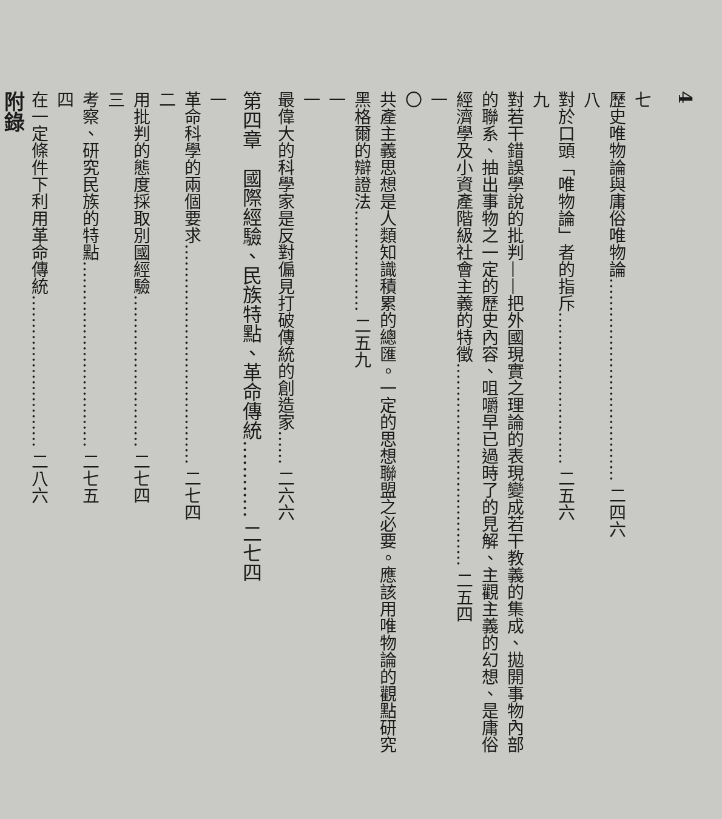4
七
歷史唯物論與庸俗唯物論……………………………… 二四六
八
對於口頭「唯物論」者的指斥……………………… 二五六
九
對若干錯誤學說的批判——把外國現實之理論的表現變成若干教義的集成、拋開事物內部的聯系、抽出事物之一定的歷史內容、咀嚼早已過時了的見解、主觀主義的幻想、是庸俗經濟學及小資產階級社會主義的特徵……………………………… 二五四
一〇
共產主義思想是人類知識積累的總匯。一定的思想聯盟之必要。應該用唯物論的觀點研究黑格爾的辯證法……………… 二五九
一一
最偉大的科學家是反對偏見打破傳統的創造家…… 二六六
第四章　國際經驗、民族特點、革命傳統………… 二七四
一
革命科學的兩個要求………………………………… 二七四
二
用批判的態度採取別國經驗……………………… 二七四
三
考察、研究民族的特點…………………………… 二七五
四
在一定條件下利用革命傳統……………………… 二八六
附錄